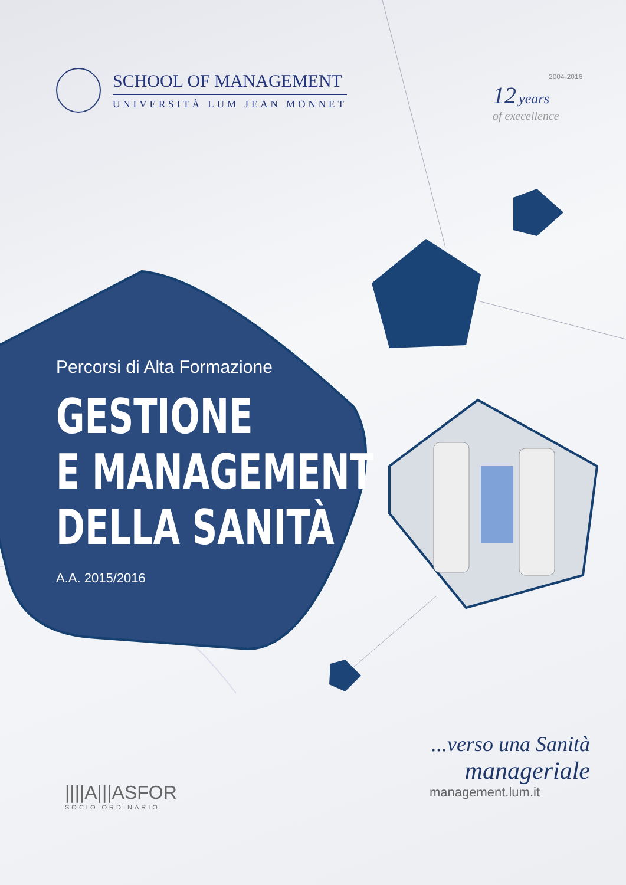SCHOOL OF MANAGEMENT
UNIVERSITÀ LUM JEAN MONNET
2004-2016
12 years
of execellence
Percorsi di Alta Formazione
GESTIONE
E MANAGEMENT
DELLA SANITÀ
A.A. 2015/2016
||||A|||ASFOR
SOCIO ORDINARIO
...verso una Sanità
manageriale
management.lum.it